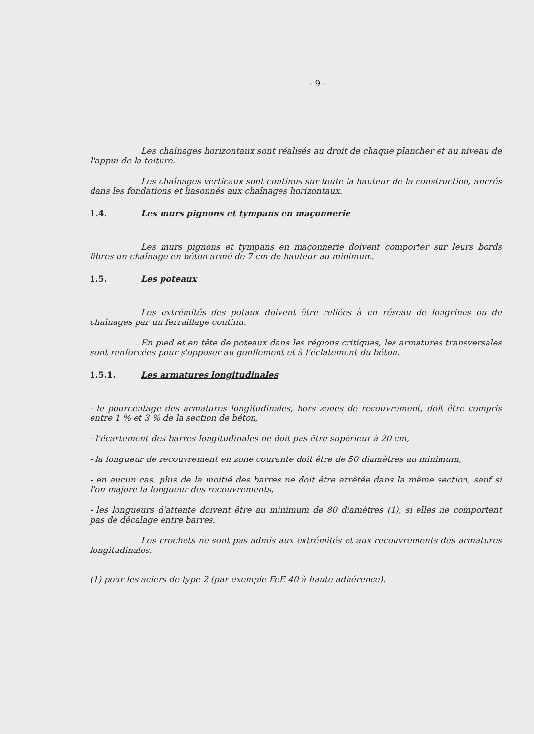- 9 -
Les chaînages horizontaux sont réalisés au droit de chaque plancher et au niveau de l'appui de la toiture.
Les chaînages verticaux sont continus sur toute la hauteur de la construction, ancrés dans les fondations et liasonnés aux chaînages horizontaux.
1.4. Les murs pignons et tympans en maçonnerie
Les murs pignons et tympans en maçonnerie doivent comporter sur leurs bords libres un chaînage en béton armé de 7 cm de hauteur au minimum.
1.5. Les poteaux
Les extrémités des potaux doivent être reliées à un réseau de longrines ou de chaînages par un ferraillage continu.
En pied et en tête de poteaux dans les régions critiques, les armatures transversales sont renforcées pour s'opposer au gonflement et à l'éclatement du béton.
1.5.1. Les armatures longitudinales
- le pourcentage des armatures longitudinales, hors zones de recouvrement, doit être compris entre 1 % et 3 % de la section de béton,
- l'écartement des barres longitudinales ne doit pas être supérieur à 20 cm,
- la longueur de recouvrement en zone courante doit être de 50 diamètres au minimum,
- en aucun cas, plus de la moitié des barres ne doit être arrêtée dans la même section, sauf si l'on majore la longueur des recouvrements,
- les longueurs d'attente doivent être au minimum de 80 diamètres (1), si elles ne comportent pas de décalage entre barres.
Les crochets ne sont pas admis aux extrémités et aux recouvrements des armatures longitudinales.
(1) pour les aciers de type 2 (par exemple FeE 40 à haute adhérence).